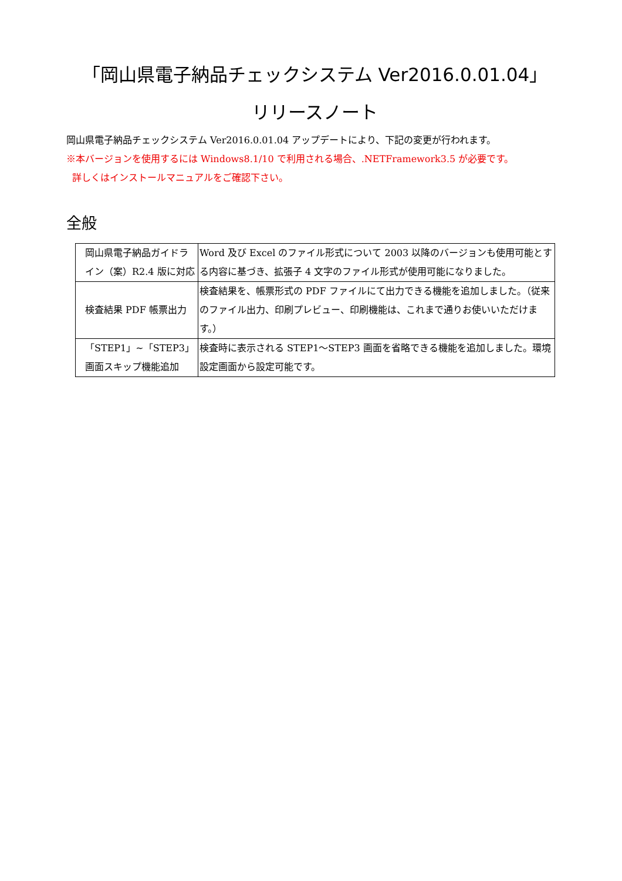「岡山県電子納品チェックシステム Ver2016.0.01.04」
リリースノート
岡山県電子納品チェックシステム Ver2016.0.01.04 アップデートにより、下記の変更が行われます。
※本バージョンを使用するには Windows8.1/10 で利用される場合、.NETFramework3.5 が必要です。
詳しくはインストールマニュアルをご確認下さい。
全般
| 岡山県電子納品ガイドライン（案）R2.4 版に対応 | Word 及び Excel のファイル形式について 2003 以降のバージョンも使用可能とする内容に基づき、拡張子 4 文字のファイル形式が使用可能になりました。 |
| 検査結果 PDF 帳票出力 | 検査結果を、帳票形式の PDF ファイルにて出力できる機能を追加しました。（従来のファイル出力、印刷プレビュー、印刷機能は、これまで通りお使いいただけます。） |
| 「STEP1」~「STEP3」画面スキップ機能追加 | 検査時に表示される STEP1～STEP3 画面を省略できる機能を追加しました。環境設定画面から設定可能です。 |